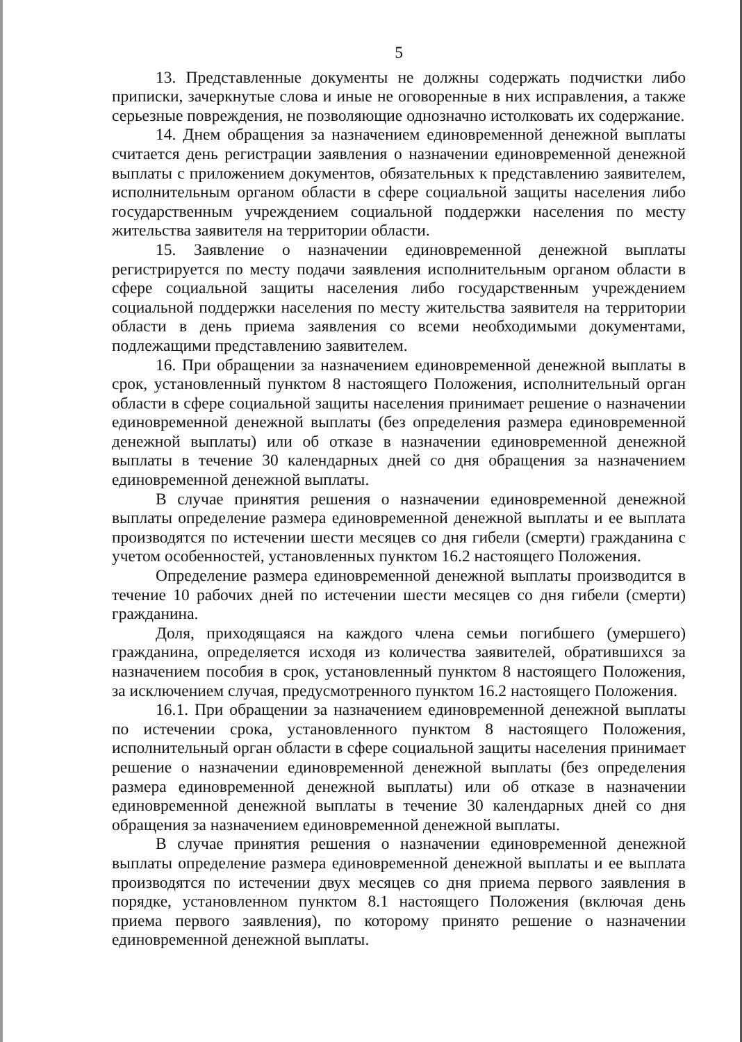5
13. Представленные документы не должны содержать подчистки либо приписки, зачеркнутые слова и иные не оговоренные в них исправления, а также серьезные повреждения, не позволяющие однозначно истолковать их содержание.
14. Днем обращения за назначением единовременной денежной выплаты считается день регистрации заявления о назначении единовременной денежной выплаты с приложением документов, обязательных к представлению заявителем, исполнительным органом области в сфере социальной защиты населения либо государственным учреждением социальной поддержки населения по месту жительства заявителя на территории области.
15. Заявление о назначении единовременной денежной выплаты регистрируется по месту подачи заявления исполнительным органом области в сфере социальной защиты населения либо государственным учреждением социальной поддержки населения по месту жительства заявителя на территории области в день приема заявления со всеми необходимыми документами, подлежащими представлению заявителем.
16. При обращении за назначением единовременной денежной выплаты в срок, установленный пунктом 8 настоящего Положения, исполнительный орган области в сфере социальной защиты населения принимает решение о назначении единовременной денежной выплаты (без определения размера единовременной денежной выплаты) или об отказе в назначении единовременной денежной выплаты в течение 30 календарных дней со дня обращения за назначением единовременной денежной выплаты.
В случае принятия решения о назначении единовременной денежной выплаты определение размера единовременной денежной выплаты и ее выплата производятся по истечении шести месяцев со дня гибели (смерти) гражданина с учетом особенностей, установленных пунктом 16.2 настоящего Положения.
Определение размера единовременной денежной выплаты производится в течение 10 рабочих дней по истечении шести месяцев со дня гибели (смерти) гражданина.
Доля, приходящаяся на каждого члена семьи погибшего (умершего) гражданина, определяется исходя из количества заявителей, обратившихся за назначением пособия в срок, установленный пунктом 8 настоящего Положения, за исключением случая, предусмотренного пунктом 16.2 настоящего Положения.
16.1. При обращении за назначением единовременной денежной выплаты по истечении срока, установленного пунктом 8 настоящего Положения, исполнительный орган области в сфере социальной защиты населения принимает решение о назначении единовременной денежной выплаты (без определения размера единовременной денежной выплаты) или об отказе в назначении единовременной денежной выплаты в течение 30 календарных дней со дня обращения за назначением единовременной денежной выплаты.
В случае принятия решения о назначении единовременной денежной выплаты определение размера единовременной денежной выплаты и ее выплата производятся по истечении двух месяцев со дня приема первого заявления в порядке, установленном пунктом 8.1 настоящего Положения (включая день приема первого заявления), по которому принято решение о назначении единовременной денежной выплаты.